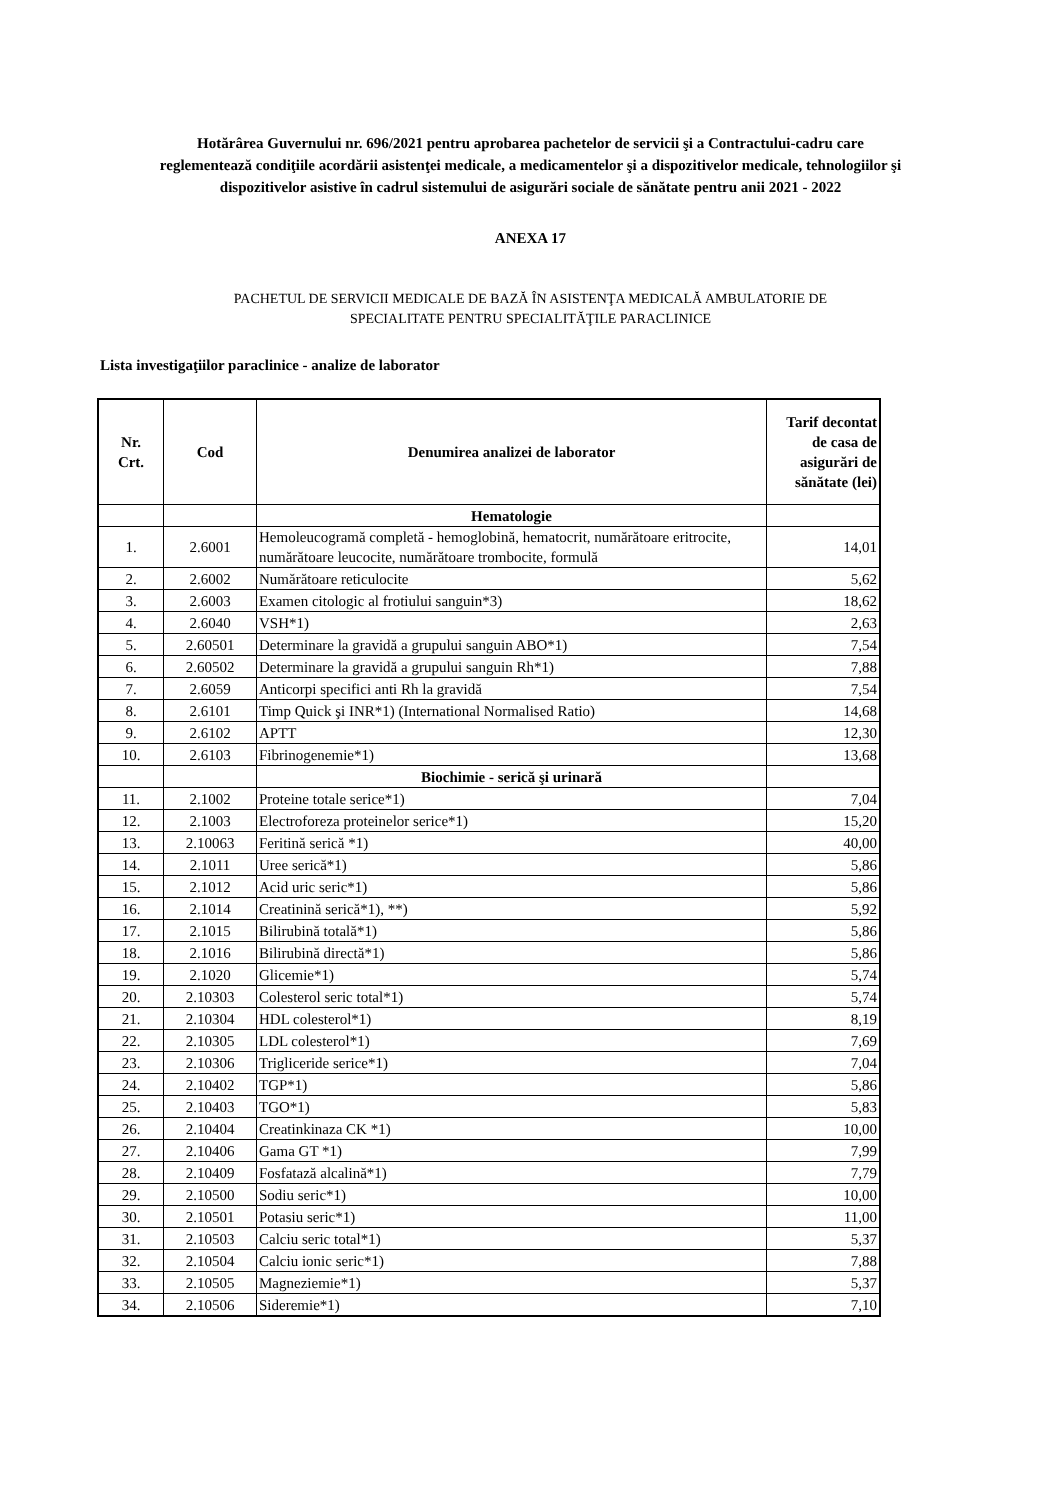Hotărârea Guvernului nr. 696/2021 pentru aprobarea pachetelor de servicii şi a Contractului-cadru care reglementează condiţiile acordării asistenţei medicale, a medicamentelor şi a dispozitivelor medicale, tehnologiilor şi dispozitivelor asistive în cadrul sistemului de asigurări sociale de sănătate pentru anii 2021 - 2022
ANEXA 17
PACHETUL DE SERVICII MEDICALE DE BAZĂ ÎN ASISTENŢA MEDICALĂ AMBULATORIE DE
SPECIALITATE PENTRU SPECIALITĂŢILE PARACLINICE
Lista investigaţiilor paraclinice - analize de laborator
| Nr. Crt. | Cod | Denumirea analizei de laborator | Tarif decontat de casa de asigurări de sănătate (lei) |
| --- | --- | --- | --- |
| | | Hematologie | |
| 1. | 2.6001 | Hemoleucogramă completă - hemoglobină, hematocrit, numărătoare eritrocite, numărătoare leucocite, numărătoare trombocite, formulă | 14,01 |
| 2. | 2.6002 | Numărătoare reticulocite | 5,62 |
| 3. | 2.6003 | Examen citologic al frotiului sanguin*3) | 18,62 |
| 4. | 2.6040 | VSH*1) | 2,63 |
| 5. | 2.60501 | Determinare la gravidă a grupului sanguin ABO*1) | 7,54 |
| 6. | 2.60502 | Determinare la gravidă a grupului sanguin Rh*1) | 7,88 |
| 7. | 2.6059 | Anticorpi specifici anti Rh la gravidă | 7,54 |
| 8. | 2.6101 | Timp Quick şi INR*1) (International Normalised Ratio) | 14,68 |
| 9. | 2.6102 | APTT | 12,30 |
| 10. | 2.6103 | Fibrinogenemie*1) | 13,68 |
| | | Biochimie - serică şi urinară | |
| 11. | 2.1002 | Proteine totale serice*1) | 7,04 |
| 12. | 2.1003 | Electroforeza proteinelor serice*1) | 15,20 |
| 13. | 2.10063 | Feritină serică *1) | 40,00 |
| 14. | 2.1011 | Uree serică*1) | 5,86 |
| 15. | 2.1012 | Acid uric seric*1) | 5,86 |
| 16. | 2.1014 | Creatinină serică*1), **) | 5,92 |
| 17. | 2.1015 | Bilirubină totală*1) | 5,86 |
| 18. | 2.1016 | Bilirubină directă*1) | 5,86 |
| 19. | 2.1020 | Glicemie*1) | 5,74 |
| 20. | 2.10303 | Colesterol seric total*1) | 5,74 |
| 21. | 2.10304 | HDL colesterol*1) | 8,19 |
| 22. | 2.10305 | LDL colesterol*1) | 7,69 |
| 23. | 2.10306 | Trigliceride serice*1) | 7,04 |
| 24. | 2.10402 | TGP*1) | 5,86 |
| 25. | 2.10403 | TGO*1) | 5,83 |
| 26. | 2.10404 | Creatinkinaza CK *1) | 10,00 |
| 27. | 2.10406 | Gama GT *1) | 7,99 |
| 28. | 2.10409 | Fosfatază alcalină*1) | 7,79 |
| 29. | 2.10500 | Sodiu seric*1) | 10,00 |
| 30. | 2.10501 | Potasiu seric*1) | 11,00 |
| 31. | 2.10503 | Calciu seric total*1) | 5,37 |
| 32. | 2.10504 | Calciu ionic seric*1) | 7,88 |
| 33. | 2.10505 | Magneziemie*1) | 5,37 |
| 34. | 2.10506 | Sideremie*1) | 7,10 |